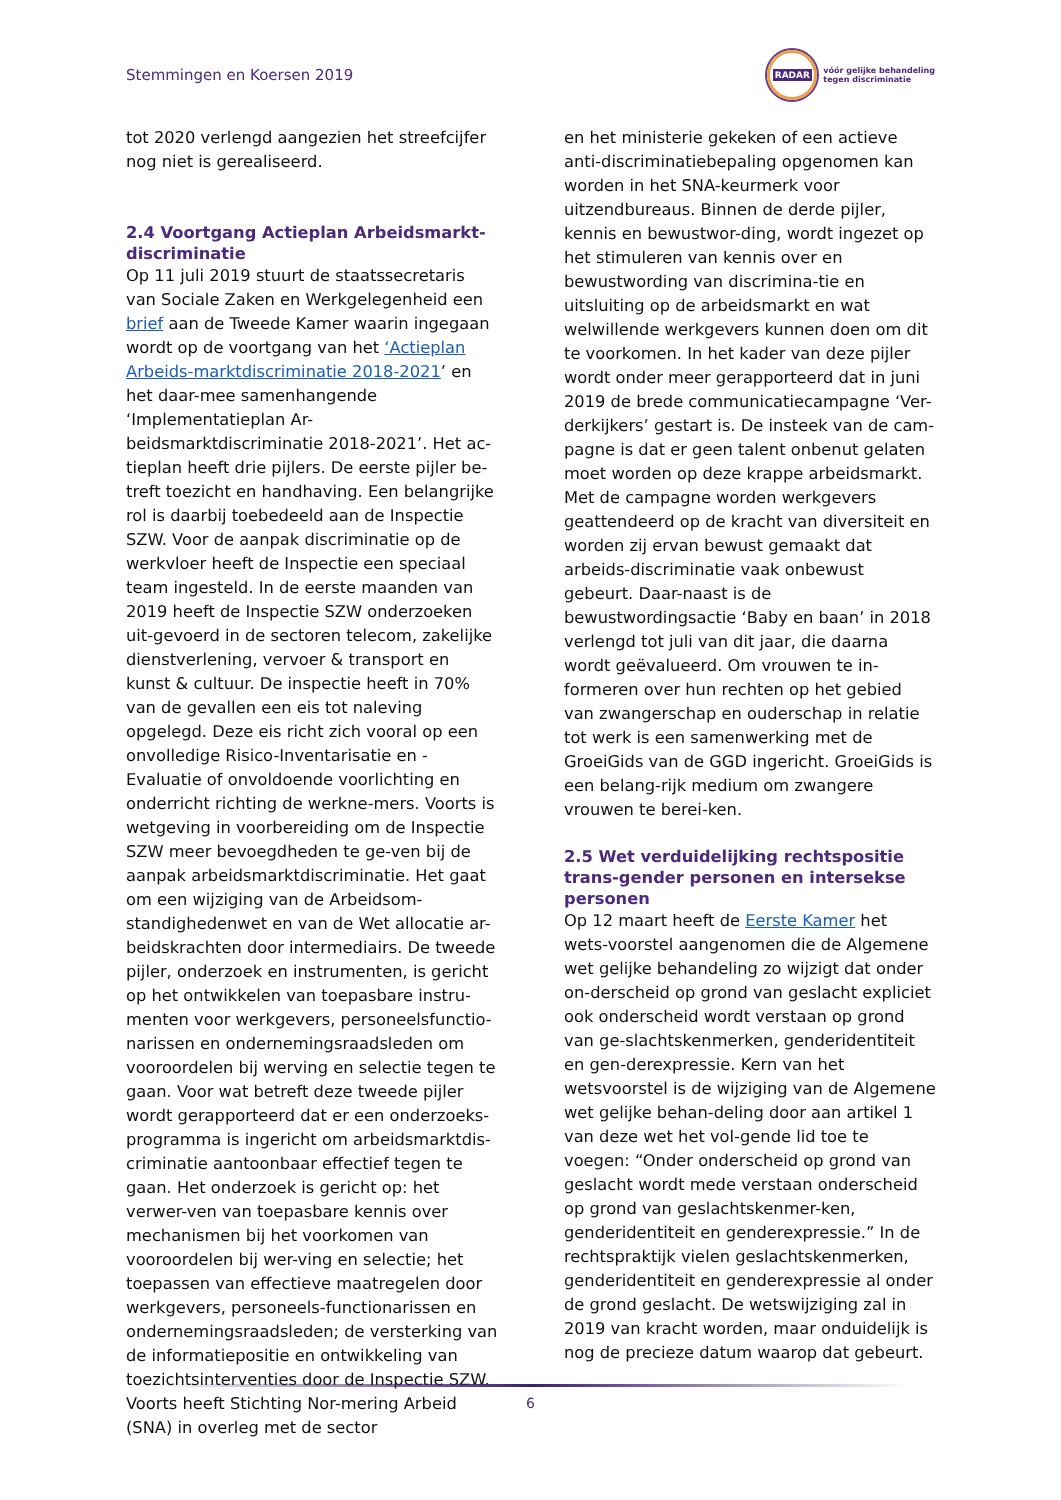Stemmingen en Koersen 2019
RADAR
vóór gelijke behandeling
tegen discriminatie
tot 2020 verlengd aangezien het streefcijfer nog niet is gerealiseerd.
2.4 Voortgang Actieplan Arbeidsmarkt-discriminatie
Op 11 juli 2019 stuurt de staatssecretaris van Sociale Zaken en Werkgelegenheid een brief aan de Tweede Kamer waarin ingegaan wordt op de voortgang van het ‘Actieplan Arbeids-marktdiscriminatie 2018-2021’ en het daar-mee samenhangende ‘Implementatieplan Ar-beidsmarktdiscriminatie 2018-2021’. Het ac-tieplan heeft drie pijlers. De eerste pijler be-treft toezicht en handhaving. Een belangrijke rol is daarbij toebedeeld aan de Inspectie SZW. Voor de aanpak discriminatie op de werkvloer heeft de Inspectie een speciaal team ingesteld. In de eerste maanden van 2019 heeft de Inspectie SZW onderzoeken uit-gevoerd in de sectoren telecom, zakelijke dienstverlening, vervoer & transport en kunst & cultuur. De inspectie heeft in 70% van de gevallen een eis tot naleving opgelegd. Deze eis richt zich vooral op een onvolledige Risico-Inventarisatie en -Evaluatie of onvoldoende voorlichting en onderricht richting de werkne-mers. Voorts is wetgeving in voorbereiding om de Inspectie SZW meer bevoegdheden te ge-ven bij de aanpak arbeidsmarktdiscriminatie. Het gaat om een wijziging van de Arbeidsom-standighedenwet en van de Wet allocatie ar-beidskrachten door intermediairs. De tweede pijler, onderzoek en instrumenten, is gericht op het ontwikkelen van toepasbare instru-menten voor werkgevers, personeelsfunctio-narissen en ondernemingsraadsleden om vooroordelen bij werving en selectie tegen te gaan. Voor wat betreft deze tweede pijler wordt gerapporteerd dat er een onderzoeks-programma is ingericht om arbeidsmarktdis-criminatie aantoonbaar effectief tegen te gaan. Het onderzoek is gericht op: het verwer-ven van toepasbare kennis over mechanismen bij het voorkomen van vooroordelen bij wer-ving en selectie; het toepassen van effectieve maatregelen door werkgevers, personeels-functionarissen en ondernemingsraadsleden; de versterking van de informatiepositie en ontwikkeling van toezichtsinterventies door de Inspectie SZW. Voorts heeft Stichting Nor-mering Arbeid (SNA) in overleg met de sector
en het ministerie gekeken of een actieve anti-discriminatiebepaling opgenomen kan worden in het SNA-keurmerk voor uitzendbureaus. Binnen de derde pijler, kennis en bewustwor-ding, wordt ingezet op het stimuleren van kennis over en bewustwording van discrimina-tie en uitsluiting op de arbeidsmarkt en wat welwillende werkgevers kunnen doen om dit te voorkomen. In het kader van deze pijler wordt onder meer gerapporteerd dat in juni 2019 de brede communicatiecampagne ‘Ver-derkijkers’ gestart is. De insteek van de cam-pagne is dat er geen talent onbenut gelaten moet worden op deze krappe arbeidsmarkt. Met de campagne worden werkgevers geattendeerd op de kracht van diversiteit en worden zij ervan bewust gemaakt dat arbeids-discriminatie vaak onbewust gebeurt. Daar-naast is de bewustwordingsactie ‘Baby en baan’ in 2018 verlengd tot juli van dit jaar, die daarna wordt geëvalueerd. Om vrouwen te in-formeren over hun rechten op het gebied van zwangerschap en ouderschap in relatie tot werk is een samenwerking met de GroeiGids van de GGD ingericht. GroeiGids is een belang-rijk medium om zwangere vrouwen te berei-ken.
2.5 Wet verduidelijking rechtspositie trans-gender personen en intersekse personen
Op 12 maart heeft de Eerste Kamer het wets-voorstel aangenomen die de Algemene wet gelijke behandeling zo wijzigt dat onder on-derscheid op grond van geslacht expliciet ook onderscheid wordt verstaan op grond van ge-slachtskenmerken, genderidentiteit en gen-derexpressie. Kern van het wetsvoorstel is de wijziging van de Algemene wet gelijke behan-deling door aan artikel 1 van deze wet het vol-gende lid toe te voegen: “Onder onderscheid op grond van geslacht wordt mede verstaan onderscheid op grond van geslachtskenmer-ken, genderidentiteit en genderexpressie.” In de rechtspraktijk vielen geslachtskenmerken, genderidentiteit en genderexpressie al onder de grond geslacht. De wetswijziging zal in 2019 van kracht worden, maar onduidelijk is nog de precieze datum waarop dat gebeurt.
6